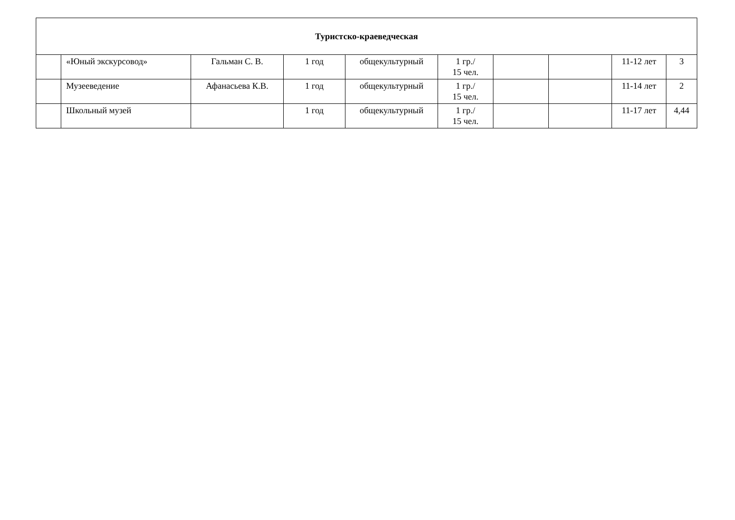| Туристско-краеведческая | | | | | | | | | |
| | «Юный экскурсовод» | Гальман С. В. | 1 год | общекультурный | 1 гр./ 15 чел. | | | 11-12 лет | 3 |
| | Музееведение | Афанасьева К.В. | 1 год | общекультурный | 1 гр./ 15 чел. | | | 11-14 лет | 2 |
| | Школьный музей | | 1 год | общекультурный | 1 гр./ 15 чел. | | | 11-17 лет | 4,44 |